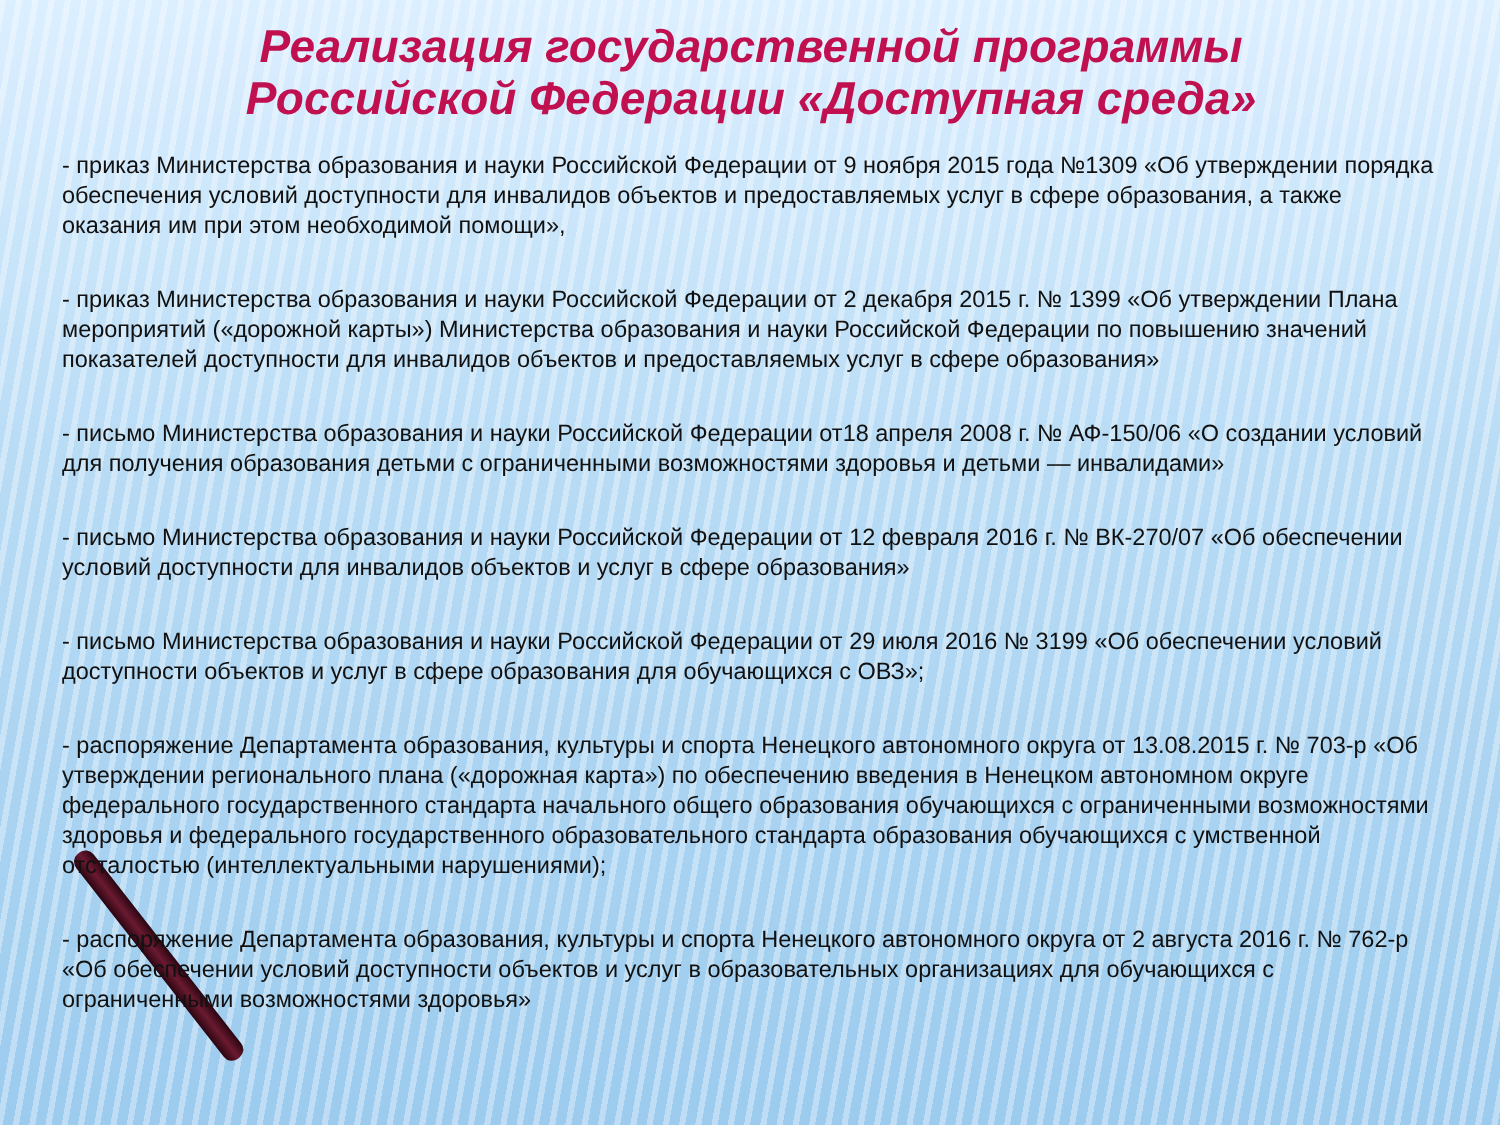Реализация государственной программы
Российской Федерации «Доступная среда»
- приказ Министерства образования и науки Российской Федерации от 9 ноября 2015 года №1309 «Об утверждении порядка обеспечения условий доступности для инвалидов объектов и предоставляемых услуг в сфере образования, а также оказания им при этом необходимой помощи»,
- приказ Министерства образования и науки Российской Федерации от 2 декабря 2015 г. № 1399 «Об утверждении Плана мероприятий («дорожной карты») Министерства образования и науки Российской Федерации по повышению значений показателей доступности для инвалидов объектов и предоставляемых услуг в сфере образования»
- письмо Министерства образования и науки Российской Федерации от18 апреля 2008 г. № АФ-150/06 «О создании условий для получения образования детьми с ограниченными возможностями здоровья и детьми — инвалидами»
- письмо Министерства образования и науки Российской Федерации от 12 февраля 2016 г. № ВК-270/07 «Об обеспечении условий доступности для инвалидов объектов и услуг в сфере образования»
- письмо Министерства образования и науки Российской Федерации от 29 июля 2016 № 3199 «Об обеспечении условий доступности объектов и услуг в сфере образования для обучающихся с ОВЗ»;
- распоряжение Департамента образования, культуры и спорта Ненецкого автономного округа от 13.08.2015 г. № 703-р «Об утверждении регионального плана («дорожная карта») по обеспечению введения в Ненецком автономном округе федерального государственного стандарта начального общего образования обучающихся с ограниченными возможностями здоровья и федерального государственного образовательного стандарта образования обучающихся с умственной отсталостью (интеллектуальными нарушениями);
- распоряжение Департамента образования, культуры и спорта Ненецкого автономного округа от 2 августа 2016 г. № 762-р «Об обеспечении условий доступности объектов и услуг в образовательных организациях для обучающихся с ограниченными возможностями здоровья»